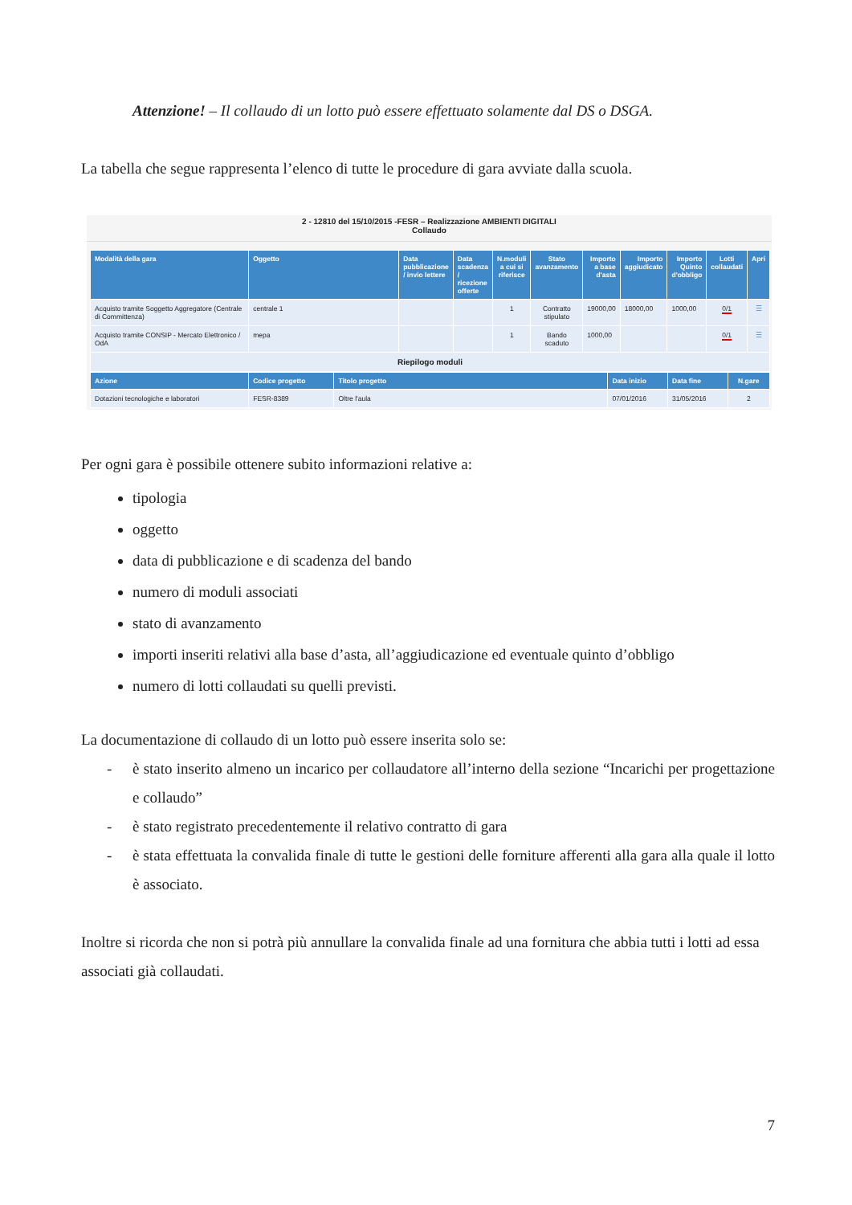Attenzione! – Il collaudo di un lotto può essere effettuato solamente dal DS o DSGA.
La tabella che segue rappresenta l’elenco di tutte le procedure di gara avviate dalla scuola.
2 - 12810 del 15/10/2015 -FESR – Realizzazione AMBIENTI DIGITALI
Collaudo
| Modalità della gara | Oggetto | Data pubblicazione / invio lettere | Data scadenza / ricezione offerte | N.moduli a cui si riferisce | Stato avanzamento | Importo a base d'asta | Importo aggiudicato | Importo Quinto d'obbligo | Lotti collaudati | Apri |
| --- | --- | --- | --- | --- | --- | --- | --- | --- | --- | --- |
| Acquisto tramite Soggetto Aggregatore (Centrale di Committenza) | centrale 1 | | | 1 | Contratto stipulato | 19000,00 | 18000,00 | 1000,00 | 0/1 | ☰ |
| Acquisto tramite CONSIP - Mercato Elettronico / OdA | mepa | | | 1 | Bando scaduto | 1000,00 | | | 0/1 | ☰ |
| Riepilogo moduli | | | | | | | | | | |
| Azione | Codice progetto | Titolo progetto | Data inizio | Data fine | N.gare |
| --- | --- | --- | --- | --- | --- |
| Dotazioni tecnologiche e laboratori | FESR-8389 | Oltre l'aula | 07/01/2016 | 31/05/2016 | 2 |
Per ogni gara è possibile ottenere subito informazioni relative a:
tipologia
oggetto
data di pubblicazione e di scadenza del bando
numero di moduli associati
stato di avanzamento
importi inseriti relativi alla base d’asta, all’aggiudicazione ed eventuale quinto d’obbligo
numero di lotti collaudati su quelli previsti.
La documentazione di collaudo di un lotto può essere inserita solo se:
- è stato inserito almeno un incarico per collaudatore all’interno della sezione “Incarichi per progettazione e collaudo”
- è stato registrato precedentemente il relativo contratto di gara
- è stata effettuata la convalida finale di tutte le gestioni delle forniture afferenti alla gara alla quale il lotto è associato.
Inoltre si ricorda che non si potrà più annullare la convalida finale ad una fornitura che abbia tutti i lotti ad essa associati già collaudati.
7